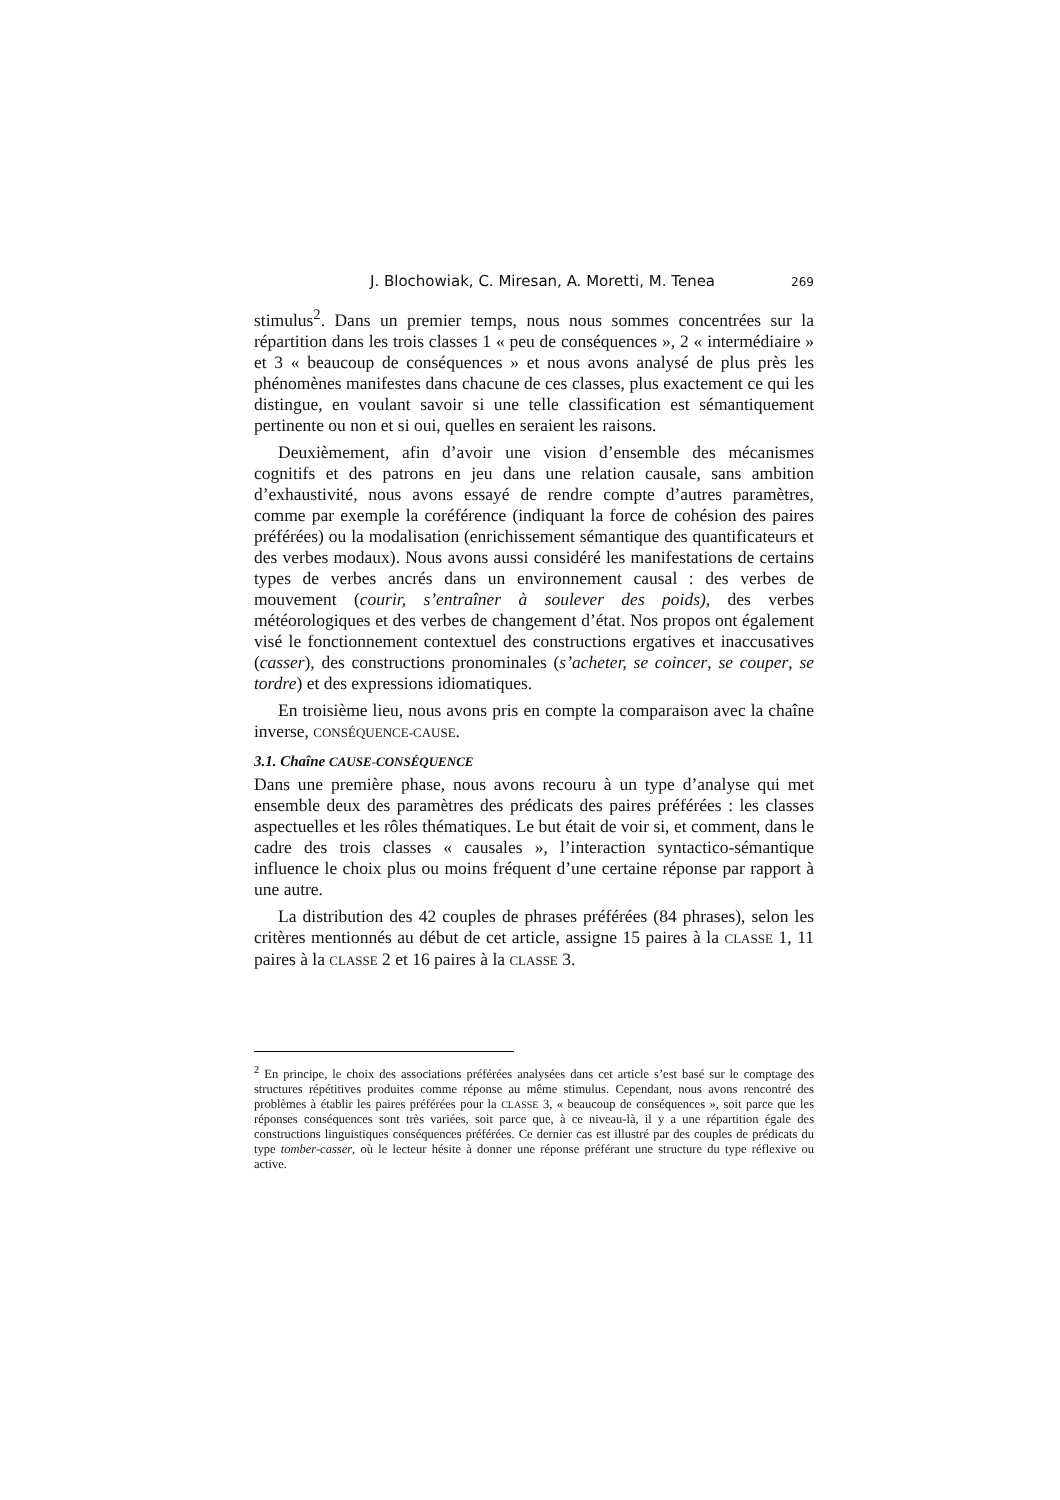J. Blochowiak, C. Miresan, A. Moretti, M. Tenea 269
stimulus<sup>2</sup>. Dans un premier temps, nous nous sommes concentrées sur la répartition dans les trois classes 1 « peu de conséquences », 2 « intermédiaire » et 3 « beaucoup de conséquences » et nous avons analysé de plus près les phénomènes manifestes dans chacune de ces classes, plus exactement ce qui les distingue, en voulant savoir si une telle classification est sémantiquement pertinente ou non et si oui, quelles en seraient les raisons.
Deuxièmement, afin d’avoir une vision d’ensemble des mécanismes cognitifs et des patrons en jeu dans une relation causale, sans ambition d’exhaustivité, nous avons essayé de rendre compte d’autres paramètres, comme par exemple la coréférence (indiquant la force de cohésion des paires préférées) ou la modalisation (enrichissement sémantique des quantificateurs et des verbes modaux). Nous avons aussi considéré les manifestations de certains types de verbes ancrés dans un environnement causal : des verbes de mouvement (courir, s’entraîner à soulever des poids), des verbes météorologiques et des verbes de changement d’état. Nos propos ont également visé le fonctionnement contextuel des constructions ergatives et inaccusatives (casser), des constructions pronominales (s’acheter, se coincer, se couper, se tordre) et des expressions idiomatiques.
En troisième lieu, nous avons pris en compte la comparaison avec la chaîne inverse, CONSÉQUENCE-CAUSE.
3.1. Chaîne CAUSE-CONSÉQUENCE
Dans une première phase, nous avons recouru à un type d’analyse qui met ensemble deux des paramètres des prédicats des paires préférées : les classes aspectuelles et les rôles thématiques. Le but était de voir si, et comment, dans le cadre des trois classes « causales », l’interaction syntactico-sémantique influence le choix plus ou moins fréquent d’une certaine réponse par rapport à une autre.
La distribution des 42 couples de phrases préférées (84 phrases), selon les critères mentionnés au début de cet article, assigne 15 paires à la CLASSE 1, 11 paires à la CLASSE 2 et 16 paires à la CLASSE 3.
<sup>2</sup> En principe, le choix des associations préférées analysées dans cet article s’est basé sur le comptage des structures répétitives produites comme réponse au même stimulus. Cependant, nous avons rencontré des problèmes à établir les paires préférées pour la CLASSE 3, « beaucoup de conséquences », soit parce que les réponses conséquences sont très variées, soit parce que, à ce niveau-là, il y a une répartition égale des constructions linguistiques conséquences préférées. Ce dernier cas est illustré par des couples de prédicats du type tomber-casser, où le lecteur hésite à donner une réponse préférant une structure du type réflexive ou active.